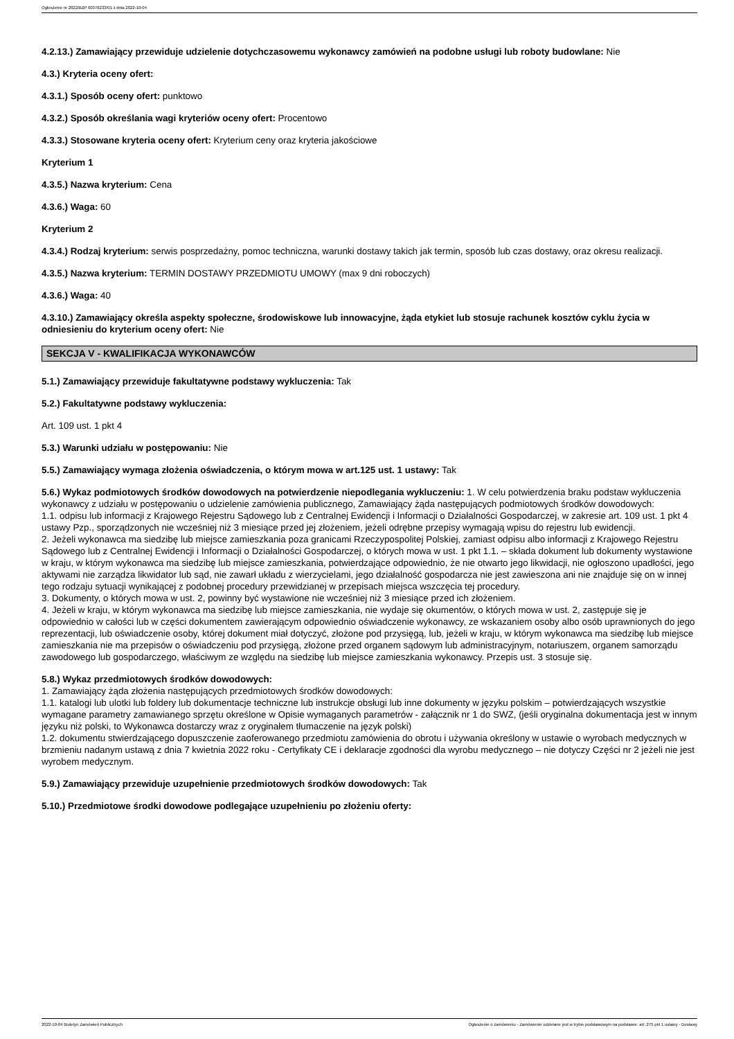Ogłoszenie nr 2022/BZP 00376233/01 z dnia 2022-10-04
4.2.13.) Zamawiający przewiduje udzielenie dotychczasowemu wykonawcy zamówień na podobne usługi lub roboty budowlane: Nie
4.3.) Kryteria oceny ofert:
4.3.1.) Sposób oceny ofert: punktowo
4.3.2.) Sposób określania wagi kryteriów oceny ofert: Procentowo
4.3.3.) Stosowane kryteria oceny ofert: Kryterium ceny oraz kryteria jakościowe
Kryterium 1
4.3.5.) Nazwa kryterium: Cena
4.3.6.) Waga: 60
Kryterium 2
4.3.4.) Rodzaj kryterium: serwis posprzedażny, pomoc techniczna, warunki dostawy takich jak termin, sposób lub czas dostawy, oraz okresu realizacji.
4.3.5.) Nazwa kryterium: TERMIN DOSTAWY PRZEDMIOTU UMOWY (max 9 dni roboczych)
4.3.6.) Waga: 40
4.3.10.) Zamawiający określa aspekty społeczne, środowiskowe lub innowacyjne, żąda etykiet lub stosuje rachunek kosztów cyklu życia w odniesieniu do kryterium oceny ofert: Nie
SEKCJA V - KWALIFIKACJA WYKONAWCÓW
5.1.) Zamawiający przewiduje fakultatywne podstawy wykluczenia: Tak
5.2.) Fakultatywne podstawy wykluczenia:
Art. 109 ust. 1 pkt 4
5.3.) Warunki udziału w postępowaniu: Nie
5.5.) Zamawiający wymaga złożenia oświadczenia, o którym mowa w art.125 ust. 1 ustawy: Tak
5.6.) Wykaz podmiotowych środków dowodowych na potwierdzenie niepodlegania wykluczeniu: 1. W celu potwierdzenia braku podstaw wykluczenia wykonawcy z udziału w postępowaniu o udzielenie zamówienia publicznego, Zamawiający żąda następujących podmiotowych środków dowodowych:
1.1. odpisu lub informacji z Krajowego Rejestru Sądowego lub z Centralnej Ewidencji i Informacji o Działalności Gospodarczej, w zakresie art. 109 ust. 1 pkt 4 ustawy Pzp., sporządzonych nie wcześniej niż 3 miesiące przed jej złożeniem, jeżeli odrębne przepisy wymagają wpisu do rejestru lub ewidencji.
2. Jeżeli wykonawca ma siedzibę lub miejsce zamieszkania poza granicami Rzeczypospolitej Polskiej, zamiast odpisu albo informacji z Krajowego Rejestru Sądowego lub z Centralnej Ewidencji i Informacji o Działalności Gospodarczej, o których mowa w ust. 1 pkt 1.1. – składa dokument lub dokumenty wystawione w kraju, w którym wykonawca ma siedzibę lub miejsce zamieszkania, potwierdzające odpowiednio, że nie otwarto jego likwidacji, nie ogłoszono upadłości, jego aktywami nie zarządza likwidator lub sąd, nie zawarł układu z wierzycielami, jego działalność gospodarcza nie jest zawieszona ani nie znajduje się on w innej tego rodzaju sytuacji wynikającej z podobnej procedury przewidzianej w przepisach miejsca wszczęcia tej procedury.
3. Dokumenty, o których mowa w ust. 2, powinny być wystawione nie wcześniej niż 3 miesiące przed ich złożeniem.
4. Jeżeli w kraju, w którym wykonawca ma siedzibę lub miejsce zamieszkania, nie wydaje się okumentów, o których mowa w ust. 2, zastępuje się je odpowiednio w całości lub w części dokumentem zawierającym odpowiednio oświadczenie wykonawcy, ze wskazaniem osoby albo osób uprawnionych do jego reprezentacji, lub oświadczenie osoby, której dokument miał dotyczyć, złożone pod przysięgą, lub, jeżeli w kraju, w którym wykonawca ma siedzibę lub miejsce zamieszkania nie ma przepisów o oświadczeniu pod przysięgą, złożone przed organem sądowym lub administracyjnym, notariuszem, organem samorządu zawodowego lub gospodarczego, właściwym ze względu na siedzibę lub miejsce zamieszkania wykonawcy. Przepis ust. 3 stosuje się.
5.8.) Wykaz przedmiotowych środków dowodowych:
1. Zamawiający żąda złożenia następujących przedmiotowych środków dowodowych:
1.1. katalogi lub ulotki lub foldery lub dokumentacje techniczne lub instrukcje obsługi lub inne dokumenty w języku polskim – potwierdzających wszystkie wymagane parametry zamawianego sprzętu określone w Opisie wymaganych parametrów - załącznik nr 1 do SWZ, (jeśli oryginalna dokumentacja jest w innym języku niż polski, to Wykonawca dostarczy wraz z oryginałem tłumaczenie na język polski)
1.2. dokumentu stwierdzającego dopuszczenie zaoferowanego przedmiotu zamówienia do obrotu i używania określony w ustawie o wyrobach medycznych w brzmieniu nadanym ustawą z dnia 7 kwietnia 2022 roku - Certyfikaty CE i deklaracje zgodności dla wyrobu medycznego – nie dotyczy Części nr 2 jeżeli nie jest wyrobem medycznym.
5.9.) Zamawiający przewiduje uzupełnienie przedmiotowych środków dowodowych: Tak
5.10.) Przedmiotowe środki dowodowe podlegające uzupełnieniu po złożeniu oferty:
2022-10-04 Biuletyn Zamówień Publicznych Ogłoszenie o zamówieniu - Zamówienie udzielane jest w trybie podstawowym na podstawie: art. 275 pkt 1 ustawy - Dostawy